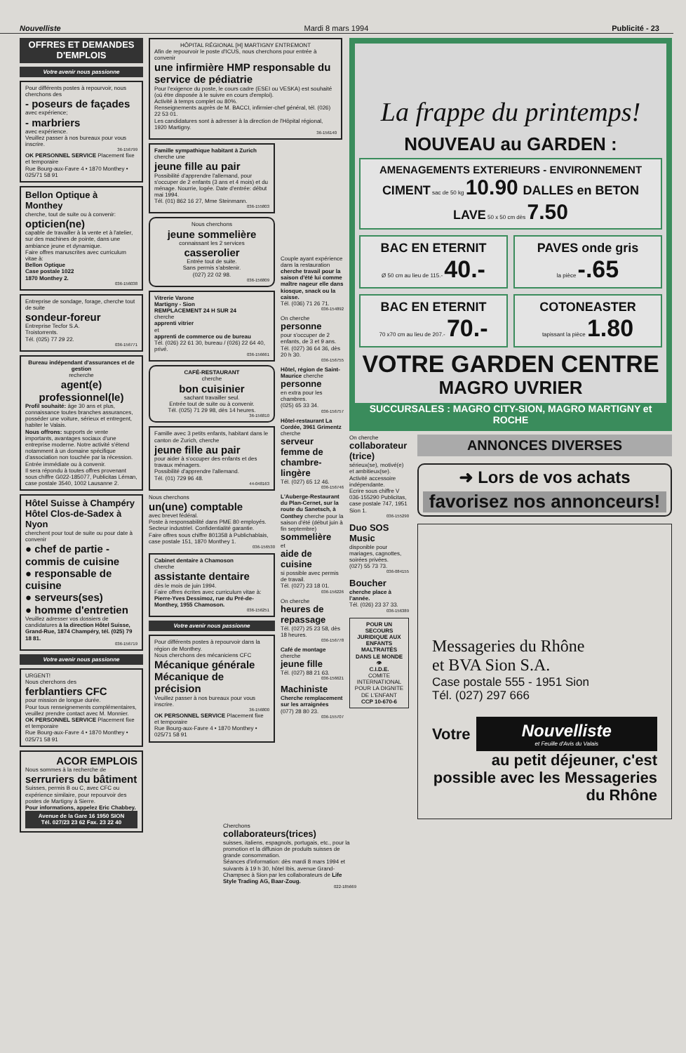Nouvelliste Mardi 8 mars 1994 Publicité - 23
OFFRES ET DEMANDES D'EMPLOIS
Votre avenir nous passionne
Pour différents postes à repourvoir, nous cherchons des
- poseurs de façades
avec expérience;
- marbriers
avec expérience.
Veuillez passer à nos bureaux pour vous inscrire.
36-156799
OK PERSONNEL SERVICE Placement fixe et temporaire
Rue Bourg-aux-Favre 4 • 1870 Monthey • 025/71 58 91
Bellon Optique à Monthey
cherche, tout de suite ou à convenir:
opticien(ne)
capable de travailler à la vente et à l'atelier, sur des machines de pointe, dans une ambiance jeune et dynamique.
Faire offres manuscrites avec curriculum vitae à:
Bellon Optique
Case postale 1022
1870 Monthey 2.
036-156038
Entreprise de sondage, forage, cherche tout de suite
sondeur-foreur
Entreprise Tecfor S.A.
Troistorrents.
Tél. (025) 77 29 22.
036-156771
Bureau indépendant d'assurances et de gestion
recherche
agent(e) professionnel(le)
Profil souhaité: âge 30 ans et plus, connaissance toutes branches assurances, posséder une voiture, sérieux et entregent, habiter le Valais.
Nous offrons: supports de vente importants, avantages sociaux d'une entreprise moderne. Notre activité s'étend notamment à un domaine spécifique d'association non touchée par la récession.
Entrée immédiate ou à convenir.
Il sera répondu à toutes offres provenant sous chiffre G022-185077, Publicitas Léman, case postale 3540, 1002 Lausanne 2.
Hôtel Suisse à Champéry
Hôtel Clos-de-Sadex à Nyon
cherchent pour tout de suite ou pour date à convenir
● chef de partie - commis de cuisine
● responsable de cuisine
● serveurs(ses)
● homme d'entretien
Veuillez adresser vos dossiers de candidatures à la direction Hôtel Suisse, Grand-Rue, 1874 Champéry, tél. (025) 79 18 81.
036-156719
Votre avenir nous passionne
URGENT!
Nous cherchons des
ferblantiers CFC
pour mission de longue durée.
Pour tous renseignements complémentaires, veuillez prendre contact avec M. Monnier.
OK PERSONNEL SERVICE Placement fixe et temporaire
Rue Bourg-aux-Favre 4 • 1870 Monthey • 025/71 58 91
ACOR EMPLOIS
Nous sommes à la recherche de
serruriers du bâtiment
Suisses, permis B ou C, avec CFC ou expérience similaire, pour repourvoir des postes de Martigny à Sierre.
Pour informations, appelez Eric Chabbey.
Avenue de la Gare 16 1950 SION
Tél. 027/23 23 62 Fax. 23 22 40
HÔPITAL RÉGIONAL [H] MARTIGNY ENTREMONT
Afin de repourvoir le poste d'ICUS, nous cherchons pour entrée à convenir
une infirmière HMP responsable du service de pédiatrie
Pour l'exigence du poste, le cours cadre (ESEI ou VESKA) est souhaité (où être disposée à le suivre en cours d'emploi).
Activité à temps complet ou 80%.
Renseignements auprès de M. BACCI, infirmier-chef général, tél. (026) 22 53 01.
Les candidatures sont à adresser à la direction de l'Hôpital régional, 1920 Martigny.
36-156140
Famille sympathique habitant à Zurich cherche une
jeune fille au pair
Possibilité d'apprendre l'allemand, pour s'occuper de 2 enfants (3 ans et 4 mois) et du ménage. Nourrie, logée. Date d'entrée: début mai 1994.
Tél. (01) 862 16 27, Mme Steinmann.
036-155803
Nous cherchons
jeune sommelière
connaissant les 2 services
casserolier
Entrée tout de suite.
Sans permis s'abstenir.
(027) 22 02 98.
036-156809
Vitrerie Varone
Martigny - Sion
REMPLACEMENT 24 H SUR 24
cherche
apprenti vitrier
et
apprenti de commerce ou de bureau
Tél. (026) 22 61 30, bureau / (026) 22 64 40, privé.
036-156661
CAFÉ-RESTAURANT
cherche
bon cuisinier
sachant travailler seul.
Entrée tout de suite ou à convenir.
Tél. (025) 71 29 98, dès 14 heures.
36-156810
Famille avec 3 petits enfants, habitant dans le canton de Zurich, cherche
jeune fille au pair
pour aider à s'occuper des enfants et des travaux ménagers.
Possibilité d'apprendre l'allemand.
Tél. (01) 729 96 48.
44-048163
Nous cherchons
un(une) comptable
avec brevet fédéral.
Poste à responsabilité dans PME 80 employés. Secteur industriel. Confidentialité garantie.
Faire offres sous chiffre 801358 à Publichablais, case postale 151, 1870 Monthey 1.
036-156530
Cabinet dentaire à Chamoson
cherche
assistante dentaire
dès le mois de juin 1994.
Faire offres écrites avec curriculum vitae à:
Pierre-Yves Dessimoz, rue du Pré-de-Monthey, 1955 Chamoson.
036-156251
Votre avenir nous passionne
Pour différents postes à repourvoir dans la région de Monthey.
Nous cherchons des mécaniciens CFC
Mécanique générale
Mécanique de précision
Veuillez passer à nos bureaux pour vous inscrire.
36-156800
OK PERSONNEL SERVICE Placement fixe et temporaire
Rue Bourg-aux-Favre 4 • 1870 Monthey • 025/71 58 91
Couple ayant expérience dans la restauration cherche travail pour la saison d'été lui comme maître nageur elle dans kiosque, snack ou la caisse.
Tél. (036) 71 26 71.
036-154892
On cherche
personne
pour s'occuper de 2 enfants, de 3 et 9 ans.
Tél. (027) 36 64 36, dès 20 h 30.
036-156755
Hôtel, région de Saint-Maurice cherche
personne
en extra pour les chambres.
(025) 65 33 34.
036-156757
Hôtel-restaurant La Cordée, 3961 Grimentz
cherche
serveur femme de chambre-lingère
Tél. (027) 65 12 46.
036-156746
L'Auberge-Restaurant du Plan-Cernet, sur la route du Sanetsch, à Conthey cherche pour la saison d'été (début juin à fin septembre)
sommelière
et
aide de cuisine
si possible avec permis de travail.
Tél. (027) 23 18 01.
036-156226
On cherche
heures de repassage
Tél. (027) 25 23 58, dès 18 heures.
036-156778
Café de montage
cherche
jeune fille
Tél. (027) 88 21 63.
036-156621
Machiniste
Cherche remplacement sur les arraignées
(077) 28 80 23.
036-155707
La frappe du printemps!
NOUVEAU au GARDEN :
AMENAGEMENTS EXTERIEURS - ENVIRONNEMENT
CIMENT sac de 50 kg 10.90 DALLES en BETON LAVE 50 x 50 cm dès 7.50
BAC EN ETERNIT
Ø 50 cm au lieu de 115.- 40.-
PAVES onde gris
la pièce -.65
BAC EN ETERNIT
70 x70 cm au lieu de 207.- 70.-
COTONEASTER
tapissant la pièce 1.80
VOTRE GARDEN CENTRE
MAGRO UVRIER
SUCCURSALES : MAGRO CITY-SION, MAGRO MARTIGNY et ROCHE
On cherche
collaborateur (trice)
sérieux(se), motivé(e) et ambitieux(se). Activité accessoire indépendante.
Ecrire sous chiffre V 036-155290 Publicitas, case postale 747, 1951 Sion 1.
036-155290
Duo SOS Music
disponible pour mariages, cagnottes, soirées privées.
(027) 55 73 73.
036-084155
Boucher
cherche place à l'année.
Tél. (026) 23 37 33.
036-156389
POUR UN SECOURS JURIDIQUE AUX ENFANTS MALTRAITÉS DANS LE MONDE
👁
C.I.D.E.
COMITE INTERNATIONAL POUR LA DIGNITE DE L'ENFANT
CCP 10-670-6
ANNONCES DIVERSES
➜ Lors de vos achats
favorisez nos annonceurs!
Messageries du Rhône
et BVA Sion S.A.
Case postale 555 - 1951 Sion
Tél. (027) 297 666
Votre
Nouvelliste
et Feuille d'Avis du Valais
au petit déjeuner, c'est possible avec les Messageries du Rhône
Cherchons
collaborateurs(trices)
suisses, italiens, espagnols, portugais, etc., pour la promotion et la diffusion de produits suisses de grande consommation.
Séances d'information: dès mardi 8 mars 1994 et suivants à 19 h 30, hôtel Ibis, avenue Grand-Champsec à Sion par les collaborateurs de Life Style Trading AG, Baar-Zoug.
022-185669